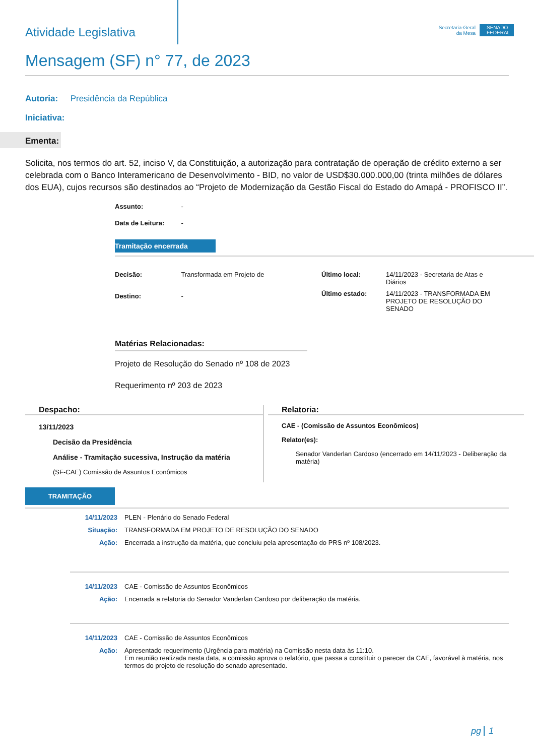Atividade Legislativa
Secretaria-Geral
da Mesa
SENADO FEDERAL
Mensagem (SF) n° 77, de 2023
Autoria: Presidência da República
Iniciativa:
Ementa:
Solicita, nos termos do art. 52, inciso V, da Constituição, a autorização para contratação de operação de crédito externo a ser celebrada com o Banco Interamericano de Desenvolvimento - BID, no valor de USD$30.000.000,00 (trinta milhões de dólares dos EUA), cujos recursos são destinados ao “Projeto de Modernização da Gestão Fiscal do Estado do Amapá - PROFISCO II”.
Assunto: -
Data de Leitura: -
Tramitação encerrada
Decisão: Transformada em Projeto de
Destino: -
Último local: 14/11/2023 - Secretaria de Atas e Diários
Último estado: 14/11/2023 - TRANSFORMADA EM PROJETO DE RESOLUÇÃO DO SENADO
Matérias Relacionadas:
Projeto de Resolução do Senado nº 108 de 2023
Requerimento nº 203 de 2023
Despacho:
13/11/2023
Decisão da Presidência
Análise - Tramitação sucessiva, Instrução da matéria
(SF-CAE) Comissão de Assuntos Econômicos
Relatoria:
CAE - (Comissão de Assuntos Econômicos)
Relator(es):
Senador Vanderlan Cardoso (encerrado em 14/11/2023 - Deliberação da matéria)
TRAMITAÇÃO
14/11/2023 PLEN - Plenário do Senado Federal
Situação: TRANSFORMADA EM PROJETO DE RESOLUÇÃO DO SENADO
Ação: Encerrada a instrução da matéria, que concluiu pela apresentação do PRS nº 108/2023.
14/11/2023 CAE - Comissão de Assuntos Econômicos
Ação: Encerrada a relatoria do Senador Vanderlan Cardoso por deliberação da matéria.
14/11/2023 CAE - Comissão de Assuntos Econômicos
Ação: Apresentado requerimento (Urgência para matéria) na Comissão nesta data às 11:10.
Em reunião realizada nesta data, a comissão aprova o relatório, que passa a constituir o parecer da CAE, favorável à matéria, nos termos do projeto de resolução do senado apresentado.
pg 1